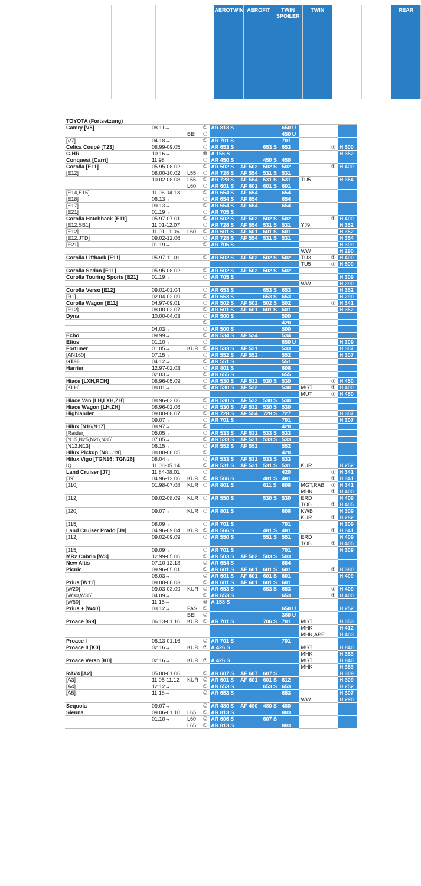AEROTWIN AEROFIT TWIN SPOILER TWIN REAR
| TOYOTA (Fortsetzung) | | | | | | | | | | |
| Camry [V5] | 08.11→ | | ① | AR 813 S | | | 650 U | | | |
| | | BEI | ① | | | | 450 U | | | |
| [V7] | 04.18→ | | ① | AR 701 S | | | 701 | | | |
| Celica Coupé [T23] | 08.99-09.05 | | ① | AR 653 S | | 653 S | 653 | | ① | H 500 |
| C-HR | 10.16→ | | ⑩ | A 156 S | | | | | | H 352 |
| Conquest [Carri] | 11.98→ | | ① | AR 450 S | | 450 S | 450 | | | |
| Corolla [E11] | 05.95-08.02 | | ① | AR 502 S | AF 502 | 502 S | 502 | | ① | H 400 |
| [E12] | 08.00-10.02 | L55 | ① | AR 728 S | AF 554 | 531 S | 531 | | | |
| | 10.02-08.08 | L55 | ① | AR 728 S | AF 554 | 531 S | 531 | TU5 | | H 354 |
| | | L60 | ① | AR 601 S | AF 601 | 601 S | 601 | | | |
| [E14,E15] | 11.06-04.13 | | ① | AR 654 S | AF 654 | | 654 | | | |
| [E18] | 06.13→ | | ① | AR 654 S | AF 654 | | 654 | | | |
| [E17] | 09.13→ | | ① | AR 654 S | AF 654 | | 654 | | | |
| [E21] | 01.19→ | | ① | AR 705 S | | | | | | |
| Corolla Hatchback [E11] | 05.97-07.01 | | ① | AR 502 S | AF 502 | 502 S | 502 | | ① | H 400 |
| [E12,SB1] | 11.01-12.07 | | ① | AR 728 S | AF 554 | 531 S | 531 | YJ9 | | H 352 |
| [E12] | 11.01-11.06 | L60 | ① | AR 601 S | AF 601 | 601 S | 601 | | | H 352 |
| [E12,JTD] | 09.02-12.06 | | ① | AR 728 S | AF 554 | 531 S | 531 | | | H 354 |
| [E21] | 01.19→ | | ① | AR 705 S | | | | | | H 309 |
| | | | | | | | | WW | | H 290 |
| Corolla Liftback [E11] | 05.97-11.01 | | ① | AR 502 S | AF 502 | 502 S | 502 | TU3 | ① | H 400 |
| | | | | | | | | TU5 | ① | H 500 |
| Corolla Sedan [E11] | 05.95-08.02 | | ① | AR 502 S | AF 502 | 502 S | 502 | | | |
| Corolla Touring Sports [E21] | 01.19→ | | ① | AR 705 S | | | | | | H 309 |
| | | | | | | | | WW | | H 290 |
| Corolla Verso [E12] | 09.01-01.04 | | ① | AR 653 S | | 653 S | 653 | | | H 352 |
| [R1] | 02.04-02.09 | | ① | AR 653 S | | 653 S | 653 | | | H 290 |
| Corolla Wagon [E11] | 04.97-09.01 | | ① | AR 502 S | AF 502 | 502 S | 502 | | ① | H 341 |
| [E12] | 08.00-02.07 | | ① | AR 601 S | AF 601 | 601 S | 601 | | | H 352 |
| Dyna | 10.00-04.03 | | ① | AR 500 S | | | 500 | | | |
| | | | ① | | | | 420 | | | |
| | 04.03→ | | ① | AR 500 S | | | 500 | | | |
| Echo | 09.99→ | | ① | AR 534 S | AF 534 | | 534 | | | |
| Etios | 01.10→ | | ① | | | | 650 U | | | H 309 |
| Fortuner | 01.05→ | KUR | ① | AR 533 S | AF 531 | | 533 | | | H 307 |
| [AN160] | 07.15→ | | ① | AR 552 S | AF 552 | | 552 | | | H 307 |
| GT86 | 04.12→ | | ① | AR 551 S | | | 551 | | | |
| Harrier | 12.97-02.03 | | ① | AR 801 S | | | 608 | | | |
| | 02.03→ | | ① | AR 655 S | | | 655 | | | |
| Hiace [LXH,RCH] | 08.96-05.09 | | ① | AR 530 S | AF 532 | 530 S | 530 | | ① | H 450 |
| [KLH] | 08.01→ | | ① | AR 530 S | AF 532 | | 530 | MGT | ① | H 400 |
| | | | | | | | | MUT | ① | H 450 |
| Hiace Van [LH,LXH,ZH] | 08.96-02.06 | | ① | AR 530 S | AF 532 | 530 S | 530 | | | |
| Hiace Wagon [LH,ZH] | 08.96-02.06 | | ① | AR 530 S | AF 532 | 530 S | 530 | | | |
| Highlander | 09.00-08.07 | | ① | AR 728 S | AF 554 | 728 S | 727 | | | H 307 |
| | 09.07→ | | ① | AR 701 S | | | 701 | | | H 307 |
| Hilux [N16/N17] | 08.97→ | | ① | | | | 420 | | | |
| [Raider] | 05.05→ | | ① | AR 533 S | AF 531 | 533 S | 533 | | | |
| [N15,N25,N26,N35] | 07.05→ | | ① | AR 533 S | AF 531 | 533 S | 533 | | | |
| [N12,N13] | 06.15→ | | ① | AR 552 S | AF 552 | | 552 | | | |
| Hilux Pickup [N8…19] | 08.88-08.05 | | ① | | | | 420 | | | |
| Hilux Vigo [TGN16; TGN26] | 08.04→ | | ① | AR 533 S | AF 531 | 533 S | 533 | | | |
| iQ | 11.08-05.14 | | ① | AR 531 S | AF 531 | 531 S | 531 | KUR | | H 252 |
| Land Cruiser [J7] | 11.84-08.01 | | ① | | | | 420 | | ① | H 341 |
| [J9] | 04.96-12.06 | KUR | ① | AR 566 S | | 481 S | 481 | | ① | H 341 |
| [J10] | 01.98-07.08 | KUR | ① | AR 801 S | | 611 S | 608 | MGT,RAB | ① | H 341 |
| | | | | | | | | MHK | ① | H 400 |
| [J12] | 09.02-08.09 | KUR | ① | AR 550 S | | 530 S | 530 | ERD | | H 409 |
| | | | | | | | | TOB | ① | H 405 |
| [J20] | 09.07→ | KUR | ① | AR 801 S | | | 608 | KWB | | H 309 |
| | | | | | | | | KUR | ① | H 282 |
| [J15] | 08.09→ | | ① | AR 701 S | | | 701 | | | H 309 |
| Land Cruiser Prado [J9] | 04.96-09.04 | KUR | ① | AR 566 S | | 481 S | 481 | | ① | H 341 |
| [J12] | 09.02-09.09 | | ① | AR 550 S | | 551 S | 551 | ERD | | H 409 |
| | | | | | | | | TOB | ① | H 405 |
| [J15] | 09.09→ | | ① | AR 701 S | | | 701 | | | H 309 |
| MR2 Cabrio [W3] | 12.99-05.06 | | ① | AR 503 S | AF 502 | 503 S | 503 | | | |
| New Altis | 07.10-12.13 | | ① | AR 654 S | | | 654 | | | |
| Picnic | 09.96-05.01 | | ① | AR 601 S | AF 601 | 601 S | 601 | | ① | H 380 |
| | 08.03→ | | ① | AR 601 S | AF 601 | 601 S | 601 | | | H 409 |
| Prius [W11] | 09.00-08.03 | | ① | AR 601 S | AF 601 | 601 S | 601 | | | |
| [W20] | 09.03-03.09 | KUR | ① | AR 653 S | | 653 S | 653 | | ① | H 400 |
| [W30,W35] | 04.09→ | | ① | AR 653 S | | | 653 | | ① | H 400 |
| [W50] | 11.15→ | | ⑩ | A 158 S | | | | | | |
| Prius + [W40] | 03.12→ | FAS | ① | | | | 650 U | | | H 252 |
| | | BEI | ① | | | | 380 U | | | |
| Proace [G9] | 06.13-01.16 | KUR | ① | AR 701 S | | 706 S | 701 | MGT | | H 353 |
| | | | | | | | | MHK | | H 412 |
| | | | | | | | | MHK,APE | | H 403 |
| Proace I | 06.13-01.16 | | ① | AR 701 S | | | 701 | | | |
| Proace II [K0] | 02.16→ | KUR | ⑦ | A 426 S | | | | MGT | | H 840 |
| | | | | | | | | MHK | | H 353 |
| Proace Verso [K0] | 02.16→ | KUR | ⑦ | A 426 S | | | | MGT | | H 840 |
| | | | | | | | | MHK | | H 353 |
| RAV4 [A2] | 05.00-01.06 | | ① | AR 607 S | AF 607 | 607 S | | | | H 309 |
| [A3] | 11.05-11.12 | KUR | ① | AR 601 S | AF 601 | 601 S | 612 | | | H 309 |
| [A4] | 12.12→ | | ① | AR 653 S | | 653 S | 653 | | | H 252 |
| [A5] | 11.18→ | | ① | AR 653 S | | | 653 | | | H 307 |
| | | | | | | | | WW | | H 290 |
| Sequoia | 09.07→ | | ① | AR 480 S | AF 480 | 480 S | 480 | | | |
| Sienna | 09.06-01.10 | L65 | ① | AR 813 S | | | 803 | | | |
| | 01.10→ | L60 | ① | AR 606 S | | 607 S | | | | |
| | | L65 | ① | AR 813 S | | | 803 | | | |